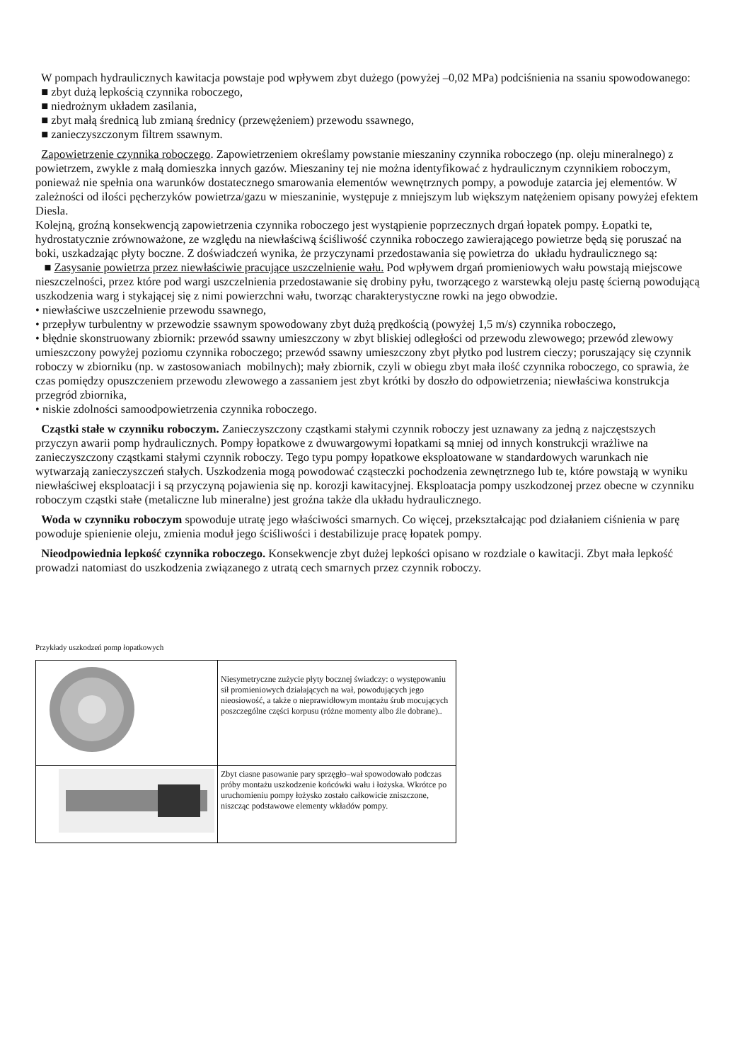W pompach hydraulicznych kawitacja powstaje pod wpływem zbyt dużego (powyżej –0,02 MPa) podciśnienia na ssaniu spowodowanego:
■ zbyt dużą lepkością czynnika roboczego,
■ niedrożnym układem zasilania,
■ zbyt małą średnicą lub zmianą średnicy (przewężeniem) przewodu ssawnego,
■ zanieczyszczonym filtrem ssawnym.
Zapowietrzenie czynnika roboczego. Zapowietrzeniem określamy powstanie mieszaniny czynnika roboczego (np. oleju mineralnego) z powietrzem, zwykle z małą domieszka innych gazów. Mieszaniny tej nie można identyfikować z hydraulicznym czynnikiem roboczym, ponieważ nie spełnia ona warunków dostatecznego smarowania elementów wewnętrznych pompy, a powoduje zatarcia jej elementów. W zależności od ilości pęcherzyków powietrza/gazu w mieszaninie, występuje z mniejszym lub większym natężeniem opisany powyżej efektem Diesla.
Kolejną, groźną konsekwencją zapowietrzenia czynnika roboczego jest wystąpienie poprzecznych drgań łopatek pompy. Łopatki te, hydrostatycznie zrównoważone, ze względu na niewłaściwą ściśliwość czynnika roboczego zawierającego powietrze będą się poruszać na boki, uszkadzając płyty boczne. Z doświadczeń wynika, że przyczynami przedostawania się powietrza do układu hydraulicznego są:
■ Zasysanie powietrza przez niewłaściwie pracujące uszczelnienie wału. Pod wpływem drgań promieniowych wału powstają miejscowe nieszczelności, przez które pod wargi uszczelnienia przedostawanie się drobiny pyłu, tworzącego z warstewką oleju pastę ścierną powodującą uszkodzenia warg i stykającej się z nimi powierzchni wału, tworząc charakterystyczne rowki na jego obwodzie.
• niewłaściwe uszczelnienie przewodu ssawnego,
• przepływ turbulentny w przewodzie ssawnym spowodowany zbyt dużą prędkością (powyżej 1,5 m/s) czynnika roboczego,
• błędnie skonstruowany zbiornik: przewód ssawny umieszczony w zbyt bliskiej odległości od przewodu zlewowego; przewód zlewowy umieszczony powyżej poziomu czynnika roboczego; przewód ssawny umieszczony zbyt płytko pod lustrem cieczy; poruszający się czynnik roboczy w zbiorniku (np. w zastosowaniach mobilnych); mały zbiornik, czyli w obiegu zbyt mała ilość czynnika roboczego, co sprawia, że czas pomiędzy opuszczeniem przewodu zlewowego a zassaniem jest zbyt krótki by doszło do odpowietrzenia; niewłaściwa konstrukcja przegród zbiornika,
• niskie zdolności samoodpowietrzenia czynnika roboczego.
Cząstki stałe w czynniku roboczym. Zanieczyszczony cząstkami stałymi czynnik roboczy jest uznawany za jedną z najczęstszych przyczyn awarii pomp hydraulicznych. Pompy łopatkowe z dwuwargowymi łopatkami są mniej od innych konstrukcji wrażliwe na zanieczyszczony cząstkami stałymi czynnik roboczy. Tego typu pompy łopatkowe eksploatowane w standardowych warunkach nie wytwarzają zanieczyszczeń stałych. Uszkodzenia mogą powodować cząsteczki pochodzenia zewnętrznego lub te, które powstają w wyniku niewłaściwej eksploatacji i są przyczyną pojawienia się np. korozji kawitacyjnej. Eksploatacja pompy uszkodzonej przez obecne w czynniku roboczym cząstki stałe (metaliczne lub mineralne) jest groźna także dla układu hydraulicznego.
Woda w czynniku roboczym spowoduje utratę jego właściwości smarnych. Co więcej, przekształcając pod działaniem ciśnienia w parę powoduje spienienie oleju, zmienia moduł jego ściśliwości i destabilizuje pracę łopatek pompy.
Nieodpowiednia lepkość czynnika roboczego. Konsekwencje zbyt dużej lepkości opisano w rozdziale o kawitacji. Zbyt mała lepkość prowadzi natomiast do uszkodzenia związanego z utratą cech smarnych przez czynnik roboczy.
Przykłady uszkodzeń pomp łopatkowych
| | Niesymetryczne zużycie płyty bocznej świadczy: o występowaniu sił promieniowych działających na wał, powodujących jego nieosiowość, a także o nieprawidłowym montażu śrub mocujących poszczególne części korpusu (różne momenty albo źle dobrane).. |
| | Zbyt ciasne pasowanie pary sprzęgło–wał spowodowało podczas próby montażu uszkodzenie końcówki wału i łożyska. Wkrótce po uruchomieniu pompy łożysko zostało całkowicie zniszczone, niszcząc podstawowe elementy wkładów pompy. |